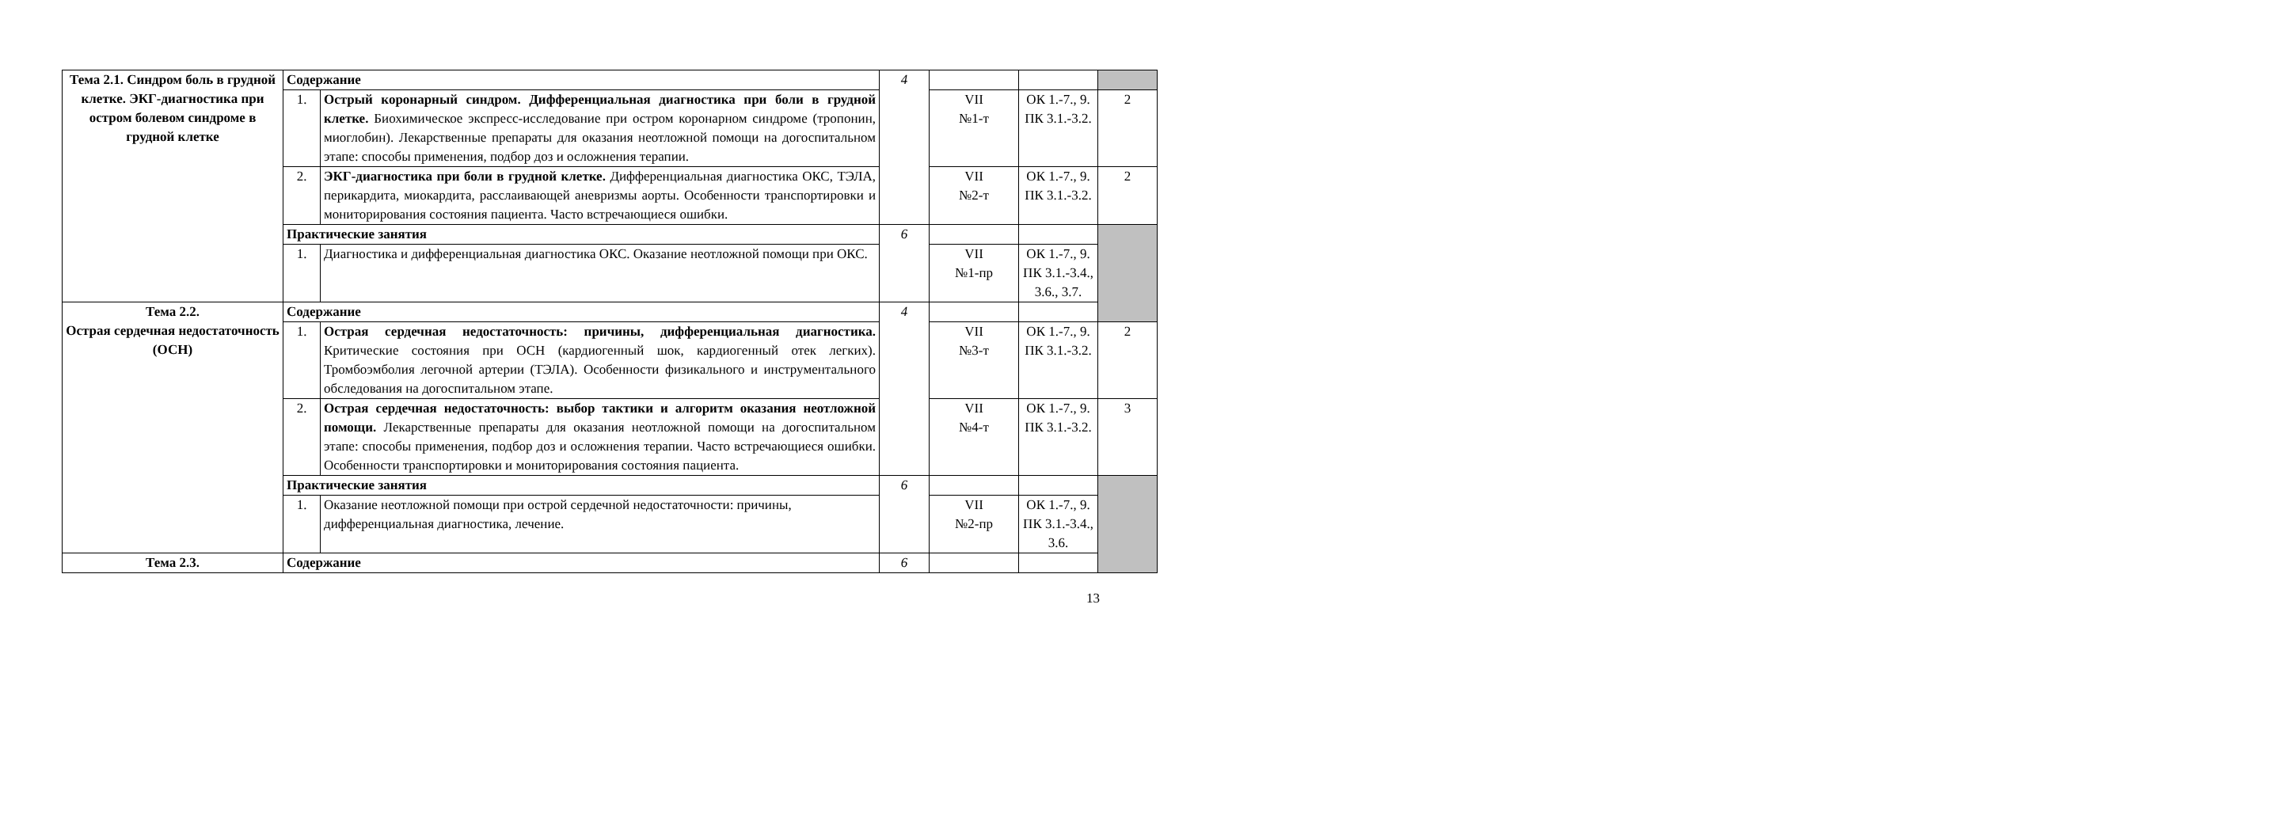| Тема 2.1. Синдром боль в грудной клетке. ЭКГ-диагностика при остром болевом синдроме в грудной клетке | Содержание | | 4 | | | |
| | 1. | Острый коронарный синдром. Дифференциальная диагностика при боли в грудной клетке. Биохимическое экспресс-исследование при остром коронарном синдроме (тропонин, миоглобин). Лекарственные препараты для оказания неотложной помощи на догоспитальном этапе: способы применения, подбор доз и осложнения терапии. | | VII №1-т | ОК 1.-7., 9. ПК 3.1.-3.2. | 2 |
| | 2. | ЭКГ-диагностика при боли в грудной клетке. Дифференциальная диагностика ОКС, ТЭЛА, перикардита, миокардита, расслаивающей аневризмы аорты. Особенности транспортировки и мониторирования состояния пациента. Часто встречающиеся ошибки. | | VII №2-т | ОК 1.-7., 9. ПК 3.1.-3.2. | 2 |
| | Практические занятия | | 6 | | | |
| | 1. | Диагностика и дифференциальная диагностика ОКС. Оказание неотложной помощи при ОКС. | | VII №1-пр | ОК 1.-7., 9. ПК 3.1.-3.4., 3.6., 3.7. | |
| Тема 2.2. Острая сердечная недостаточность (ОСН) | Содержание | | 4 | | | |
| | 1. | Острая сердечная недостаточность: причины, дифференциальная диагностика. Критические состояния при ОСН (кардиогенный шок, кардиогенный отек легких). Тромбоэмболия легочной артерии (ТЭЛА). Особенности физикального и инструментального обследования на догоспитальном этапе. | | VII №3-т | ОК 1.-7., 9. ПК 3.1.-3.2. | 2 |
| | 2. | Острая сердечная недостаточность: выбор тактики и алгоритм оказания неотложной помощи. Лекарственные препараты для оказания неотложной помощи на догоспитальном этапе: способы применения, подбор доз и осложнения терапии. Часто встречающиеся ошибки. Особенности транспортировки и мониторирования состояния пациента. | | VII №4-т | ОК 1.-7., 9. ПК 3.1.-3.2. | 3 |
| | Практические занятия | | 6 | | | |
| | 1. | Оказание неотложной помощи при острой сердечной недостаточности: причины, дифференциальная диагностика, лечение. | | VII №2-пр | ОК 1.-7., 9. ПК 3.1.-3.4., 3.6. | |
| Тема 2.3. | Содержание | | 6 | | | |
13